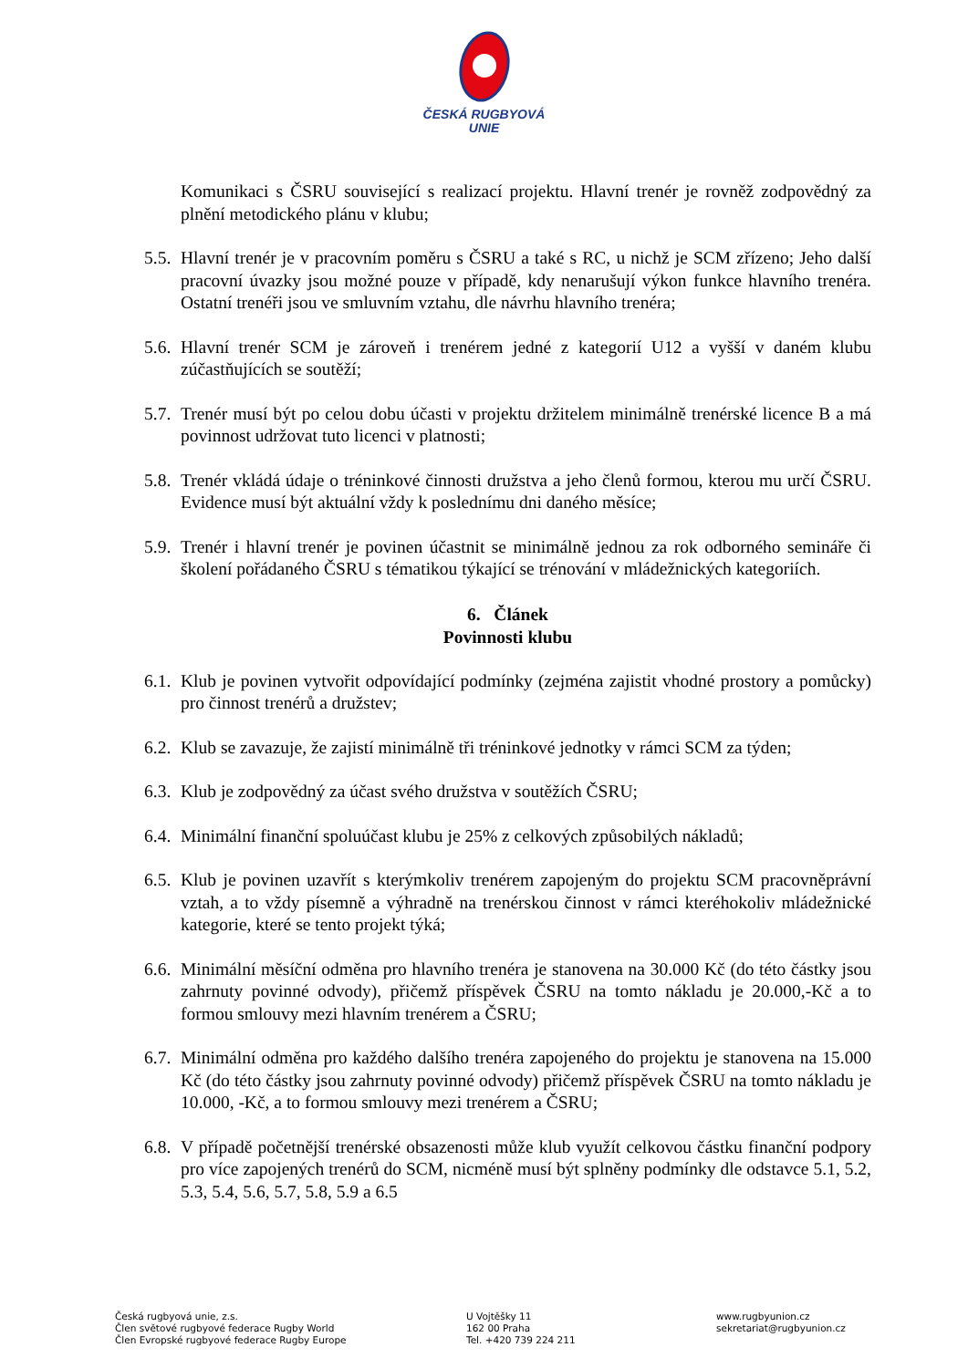ČESKÁ RUGBYOVÁ
UNIE
Komunikaci s ČSRU související s realizací projektu. Hlavní trenér je rovněž zodpovědný za plnění metodického plánu v klubu;
5.5.
Hlavní trenér je v pracovním poměru s ČSRU a také s RC, u nichž je SCM zřízeno; Jeho další pracovní úvazky jsou možné pouze v případě, kdy nenarušují výkon funkce hlavního trenéra. Ostatní trenéři jsou ve smluvním vztahu, dle návrhu hlavního trenéra;
5.6.
Hlavní trenér SCM je zároveň i trenérem jedné z kategorií U12 a vyšší v daném klubu zúčastňujících se soutěží;
5.7.
Trenér musí být po celou dobu účasti v projektu držitelem minimálně trenérské licence B a má povinnost udržovat tuto licenci v platnosti;
5.8.
Trenér vkládá údaje o tréninkové činnosti družstva a jeho členů formou, kterou mu určí ČSRU. Evidence musí být aktuální vždy k poslednímu dni daného měsíce;
5.9.
Trenér i hlavní trenér je povinen účastnit se minimálně jednou za rok odborného semináře či školení pořádaného ČSRU s tématikou týkající se trénování v mládežnických kategoriích.
6. Článek
Povinnosti klubu
6.1.
Klub je povinen vytvořit odpovídající podmínky (zejména zajistit vhodné prostory a pomůcky) pro činnost trenérů a družstev;
6.2.
Klub se zavazuje, že zajistí minimálně tři tréninkové jednotky v rámci SCM za týden;
6.3.
Klub je zodpovědný za účast svého družstva v soutěžích ČSRU;
6.4.
Minimální finanční spoluúčast klubu je 25% z celkových způsobilých nákladů;
6.5.
Klub je povinen uzavřít s kterýmkoliv trenérem zapojeným do projektu SCM pracovněprávní vztah, a to vždy písemně a výhradně na trenérskou činnost v rámci kteréhokoliv mládežnické kategorie, které se tento projekt týká;
6.6.
Minimální měsíční odměna pro hlavního trenéra je stanovena na 30.000 Kč (do této částky jsou zahrnuty povinné odvody), přičemž příspěvek ČSRU na tomto nákladu je 20.000,-Kč a to formou smlouvy mezi hlavním trenérem a ČSRU;
6.7.
Minimální odměna pro každého dalšího trenéra zapojeného do projektu je stanovena na 15.000 Kč (do této částky jsou zahrnuty povinné odvody) přičemž příspěvek ČSRU na tomto nákladu je 10.000, -Kč, a to formou smlouvy mezi trenérem a ČSRU;
6.8.
V případě početnější trenérské obsazenosti může klub využít celkovou částku finanční podpory pro více zapojených trenérů do SCM, nicméně musí být splněny podmínky dle odstavce 5.1, 5.2, 5.3, 5.4, 5.6, 5.7, 5.8, 5.9 a 6.5
Česká rugbyová unie, z.s.
Člen světové rugbyové federace Rugby World
Člen Evropské rugbyové federace Rugby Europe
U Vojtěšky 11
162 00 Praha
Tel. +420 739 224 211
www.rugbyunion.cz
sekretariat@rugbyunion.cz